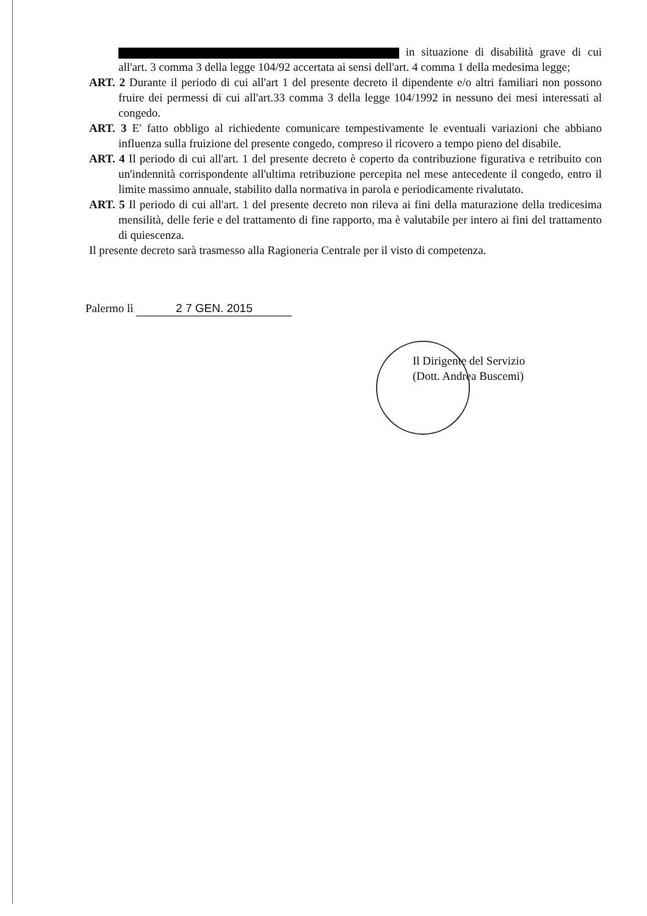in situazione di disabilità grave di cui all'art. 3 comma 3 della legge 104/92 accertata ai sensi dell'art. 4 comma 1 della medesima legge;
ART. 2 Durante il periodo di cui all'art 1 del presente decreto il dipendente e/o altri familiari non possono fruire dei permessi di cui all'art.33 comma 3 della legge 104/1992 in nessuno dei mesi interessati al congedo.
ART. 3 E' fatto obbligo al richiedente comunicare tempestivamente le eventuali variazioni che abbiano influenza sulla fruizione del presente congedo, compreso il ricovero a tempo pieno del disabile.
ART. 4 Il periodo di cui all'art. 1 del presente decreto è coperto da contribuzione figurativa e retribuito con un'indennità corrispondente all'ultima retribuzione percepita nel mese antecedente il congedo, entro il limite massimo annuale, stabilito dalla normativa in parola e periodicamente rivalutato.
ART. 5 Il periodo di cui all'art. 1 del presente decreto non rileva ai fini della maturazione della tredicesima mensilità, delle ferie e del trattamento di fine rapporto, ma è valutabile per intero ai fini del trattamento di quiescenza.
Il presente decreto sarà trasmesso alla Ragioneria Centrale per il visto di competenza.
Palermo lì 2 7 GEN. 2015
Il Dirigente del Servizio
(Dott. Andrea Buscemi)